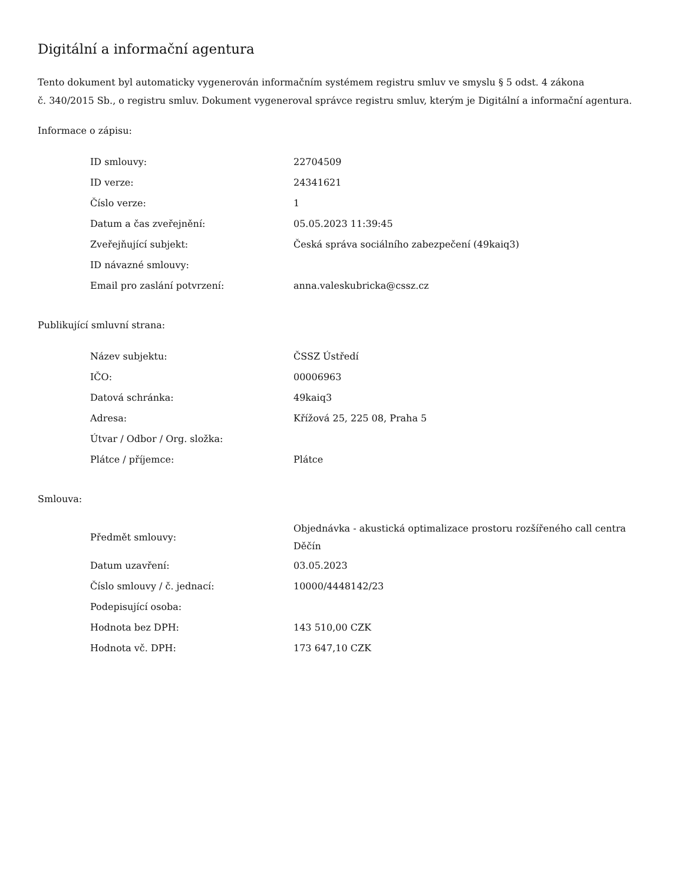Digitální a informační agentura
Tento dokument byl automaticky vygenerován informačním systémem registru smluv ve smyslu § 5 odst. 4 zákona
č. 340/2015 Sb., o registru smluv. Dokument vygeneroval správce registru smluv, kterým je Digitální a informační agentura.
Informace o zápisu:
| ID smlouvy: | 22704509 |
| ID verze: | 24341621 |
| Číslo verze: | 1 |
| Datum a čas zveřejnění: | 05.05.2023 11:39:45 |
| Zveřejňující subjekt: | Česká správa sociálního zabezpečení (49kaiq3) |
| ID návazné smlouvy: | |
| Email pro zaslání potvrzení: | anna.valeskubricka@cssz.cz |
Publikující smluvní strana:
| Název subjektu: | ČSSZ Ústředí |
| IČO: | 00006963 |
| Datová schránka: | 49kaiq3 |
| Adresa: | Křížová 25, 225 08, Praha 5 |
| Útvar / Odbor / Org. složka: | |
| Plátce / příjemce: | Plátce |
Smlouva:
| Předmět smlouvy: | Objednávka - akustická optimalizace prostoru rozšířeného call centra Děčín |
| Datum uzavření: | 03.05.2023 |
| Číslo smlouvy / č. jednací: | 10000/4448142/23 |
| Podepisující osoba: | |
| Hodnota bez DPH: | 143 510,00 CZK |
| Hodnota vč. DPH: | 173 647,10 CZK |